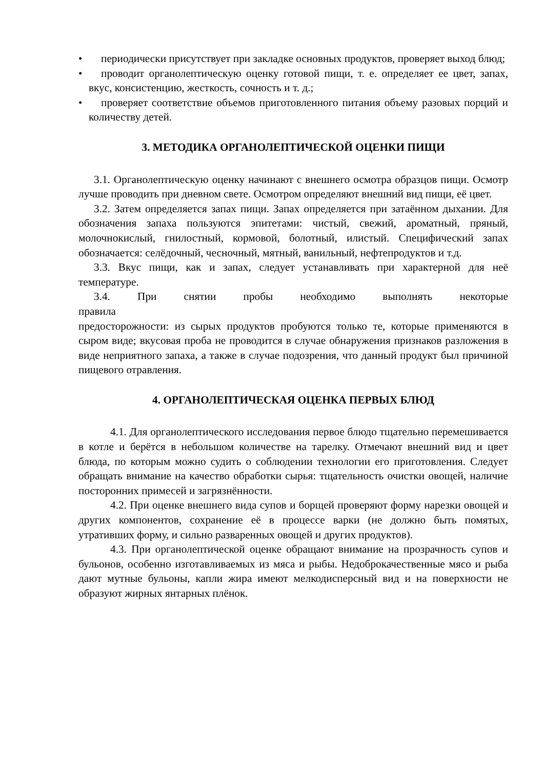• периодически присутствует при закладке основных продуктов, проверяет выход блюд;
• проводит органолептическую оценку готовой пищи, т. е. определяет ее цвет, запах, вкус, консистенцию, жесткость, сочность и т. д.;
• проверяет соответствие объемов приготовленного питания объему разовых порций и количеству детей.
3. МЕТОДИКА ОРГАНОЛЕПТИЧЕСКОЙ ОЦЕНКИ ПИЩИ
3.1. Органолептическую оценку начинают с внешнего осмотра образцов пищи. Осмотр лучше проводить при дневном свете. Осмотром определяют внешний вид пищи, её цвет.
3.2. Затем определяется запах пищи. Запах определяется при затаённом дыхании. Для обозначения запаха пользуются эпитетами: чистый, свежий, ароматный, пряный, молочнокислый, гнилостный, кормовой, болотный, илистый. Специфический запах обозначается: селёдочный, чесночный, мятный, ванильный, нефтепродуктов и т.д.
3.3. Вкус пищи, как и запах, следует устанавливать при характерной для неё температуре.
3.4. При снятии пробы необходимо выполнять некоторые
правила
предосторожности: из сырых продуктов пробуются только те, которые применяются в сыром виде; вкусовая проба не проводится в случае обнаружения признаков разложения в виде неприятного запаха, а также в случае подозрения, что данный продукт был причиной пищевого отравления.
4. ОРГАНОЛЕПТИЧЕСКАЯ ОЦЕНКА ПЕРВЫХ БЛЮД
4.1. Для органолептического исследования первое блюдо тщательно перемешивается в котле и берётся в небольшом количестве на тарелку. Отмечают внешний вид и цвет блюда, по которым можно судить о соблюдении технологии его приготовления. Следует обращать внимание на качество обработки сырья: тщательность очистки овощей, наличие посторонних примесей и загрязнённости.
4.2. При оценке внешнего вида супов и борщей проверяют форму нарезки овощей и других компонентов, сохранение её в процессе варки (не должно быть помятых, утративших форму, и сильно разваренных овощей и других продуктов).
4.3. При органолептической оценке обращают внимание на прозрачность супов и бульонов, особенно изготавливаемых из мяса и рыбы. Недоброкачественные мясо и рыба дают мутные бульоны, капли жира имеют мелкодисперсный вид и на поверхности не образуют жирных янтарных плёнок.